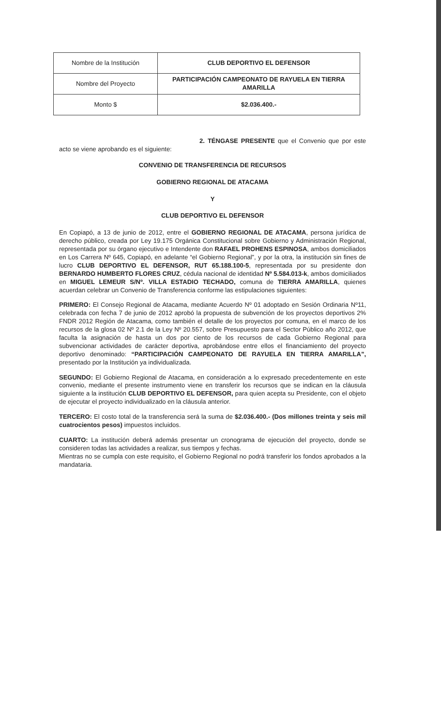| Nombre de la Institución | CLUB DEPORTIVO EL DEFENSOR |
| Nombre del Proyecto | PARTICIPACIÓN CAMPEONATO DE RAYUELA EN TIERRA AMARILLA |
| Monto $ | $2.036.400.- |
2. TÉNGASE PRESENTE que el Convenio que por este acto se viene aprobando es el siguiente:
CONVENIO DE TRANSFERENCIA DE RECURSOS
GOBIERNO REGIONAL DE ATACAMA
Y
CLUB DEPORTIVO EL DEFENSOR
En Copiapó, a 13 de junio de 2012, entre el GOBIERNO REGIONAL DE ATACAMA, persona jurídica de derecho público, creada por Ley 19.175 Orgánica Constitucional sobre Gobierno y Administración Regional, representada por su órgano ejecutivo e Intendente don RAFAEL PROHENS ESPINOSA, ambos domiciliados en Los Carrera Nº 645, Copiapó, en adelante “el Gobierno Regional”, y por la otra, la institución sin fines de lucro CLUB DEPORTIVO EL DEFENSOR, RUT 65.188.100-5, representada por su presidente don BERNARDO HUMBERTO FLORES CRUZ, cédula nacional de identidad Nº 5.584.013-k, ambos domiciliados en MIGUEL LEMEUR S/Nº. VILLA ESTADIO TECHADO, comuna de TIERRA AMARILLA, quienes acuerdan celebrar un Convenio de Transferencia conforme las estipulaciones siguientes:
PRIMERO: El Consejo Regional de Atacama, mediante Acuerdo Nº 01 adoptado en Sesión Ordinaria Nº11, celebrada con fecha 7 de junio de 2012 aprobó la propuesta de subvención de los proyectos deportivos 2% FNDR 2012 Región de Atacama, como también el detalle de los proyectos por comuna, en el marco de los recursos de la glosa 02 Nº 2.1 de la Ley Nº 20.557, sobre Presupuesto para el Sector Público año 2012, que faculta la asignación de hasta un dos por ciento de los recursos de cada Gobierno Regional para subvencionar actividades de carácter deportiva, aprobándose entre ellos el financiamiento del proyecto deportivo denominado: “PARTICIPACIÓN CAMPEONATO DE RAYUELA EN TIERRA AMARILLA”, presentado por la Institución ya individualizada.
SEGUNDO: El Gobierno Regional de Atacama, en consideración a lo expresado precedentemente en este convenio, mediante el presente instrumento viene en transferir los recursos que se indican en la cláusula siguiente a la institución CLUB DEPORTIVO EL DEFENSOR, para quien acepta su Presidente, con el objeto de ejecutar el proyecto individualizado en la cláusula anterior.
TERCERO: El costo total de la transferencia será la suma de $2.036.400.- (Dos millones treinta y seis mil cuatrocientos pesos) impuestos incluidos.
CUARTO: La institución deberá además presentar un cronograma de ejecución del proyecto, donde se consideren todas las actividades a realizar, sus tiempos y fechas.
Mientras no se cumpla con este requisito, el Gobierno Regional no podrá transferir los fondos aprobados a la mandataria.